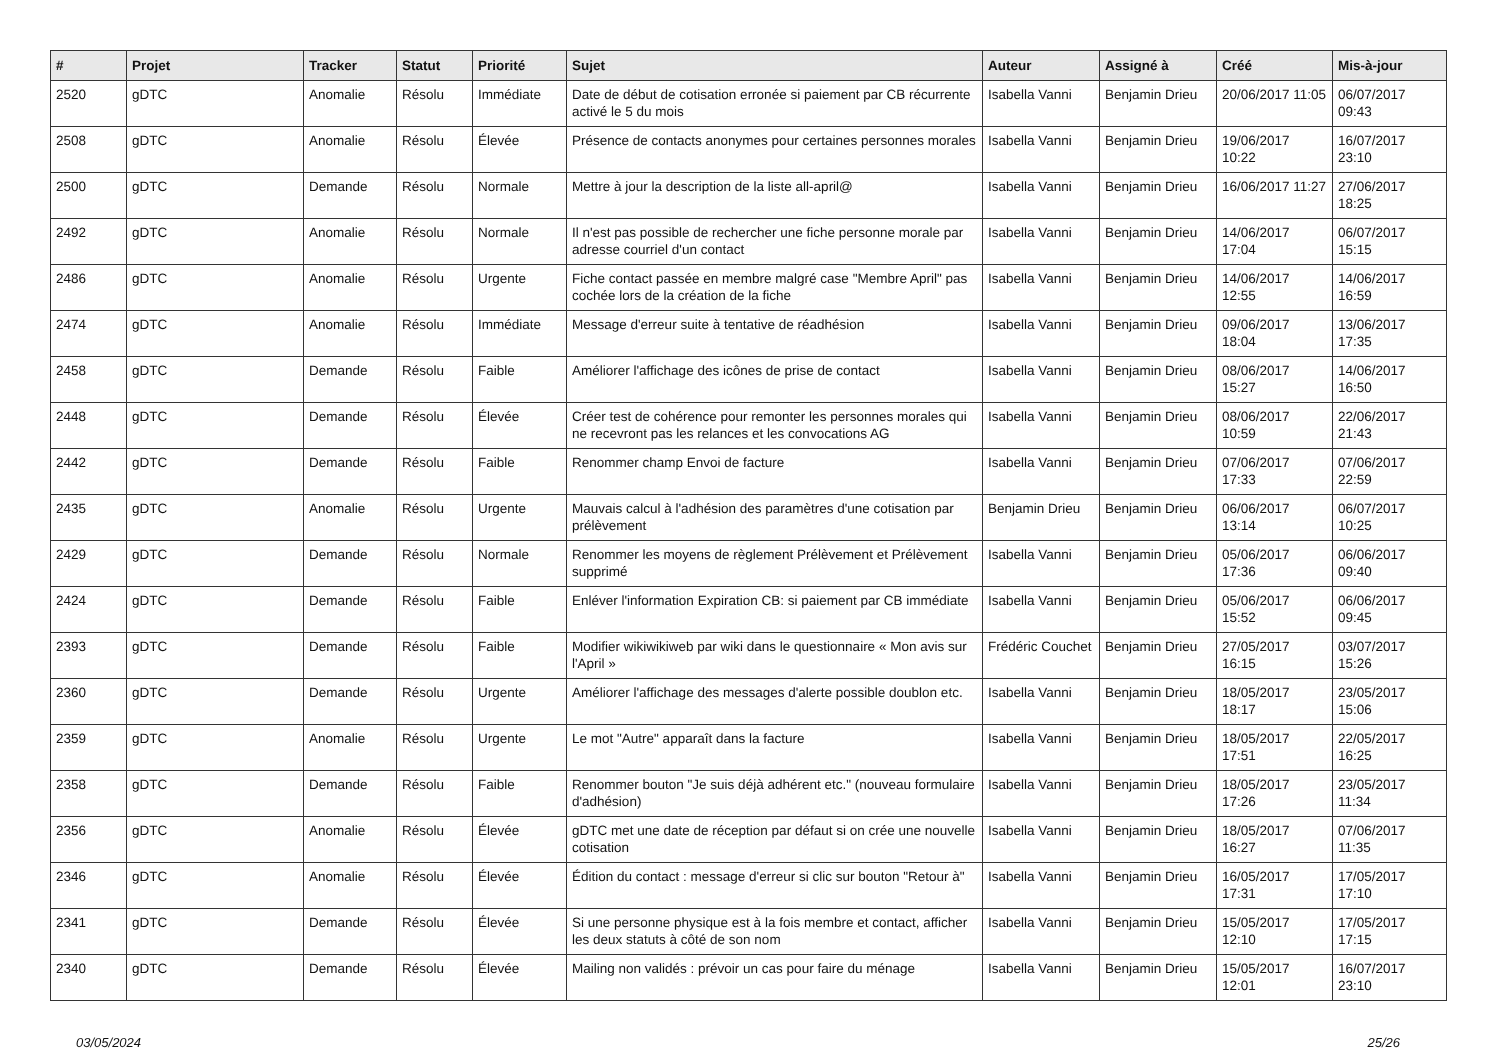| # | Projet | Tracker | Statut | Priorité | Sujet | Auteur | Assigné à | Créé | Mis-à-jour |
| --- | --- | --- | --- | --- | --- | --- | --- | --- | --- |
| 2520 | gDTC | Anomalie | Résolu | Immédiate | Date de début de cotisation erronée si paiement par CB récurrente activé le 5 du mois | Isabella Vanni | Benjamin Drieu | 20/06/2017 11:05 | 06/07/2017 09:43 |
| 2508 | gDTC | Anomalie | Résolu | Élevée | Présence de contacts anonymes pour certaines personnes morales | Isabella Vanni | Benjamin Drieu | 19/06/2017 10:22 | 16/07/2017 23:10 |
| 2500 | gDTC | Demande | Résolu | Normale | Mettre à jour la description de la liste all-april@ | Isabella Vanni | Benjamin Drieu | 16/06/2017 11:27 | 27/06/2017 18:25 |
| 2492 | gDTC | Anomalie | Résolu | Normale | Il n'est pas possible de rechercher une fiche personne morale par adresse courriel d'un contact | Isabella Vanni | Benjamin Drieu | 14/06/2017 17:04 | 06/07/2017 15:15 |
| 2486 | gDTC | Anomalie | Résolu | Urgente | Fiche contact passée en membre malgré case "Membre April" pas cochée lors de la création de la fiche | Isabella Vanni | Benjamin Drieu | 14/06/2017 12:55 | 14/06/2017 16:59 |
| 2474 | gDTC | Anomalie | Résolu | Immédiate | Message d'erreur suite à tentative de réadhésion | Isabella Vanni | Benjamin Drieu | 09/06/2017 18:04 | 13/06/2017 17:35 |
| 2458 | gDTC | Demande | Résolu | Faible | Améliorer l'affichage des icônes de prise de contact | Isabella Vanni | Benjamin Drieu | 08/06/2017 15:27 | 14/06/2017 16:50 |
| 2448 | gDTC | Demande | Résolu | Élevée | Créer test de cohérence pour remonter les personnes morales qui ne recevront pas les relances et les convocations AG | Isabella Vanni | Benjamin Drieu | 08/06/2017 10:59 | 22/06/2017 21:43 |
| 2442 | gDTC | Demande | Résolu | Faible | Renommer champ Envoi de facture | Isabella Vanni | Benjamin Drieu | 07/06/2017 17:33 | 07/06/2017 22:59 |
| 2435 | gDTC | Anomalie | Résolu | Urgente | Mauvais calcul à l'adhésion des paramètres d'une cotisation par prélèvement | Benjamin Drieu | Benjamin Drieu | 06/06/2017 13:14 | 06/07/2017 10:25 |
| 2429 | gDTC | Demande | Résolu | Normale | Renommer les moyens de règlement Prélèvement et Prélèvement supprimé | Isabella Vanni | Benjamin Drieu | 05/06/2017 17:36 | 06/06/2017 09:40 |
| 2424 | gDTC | Demande | Résolu | Faible | Enléver l'information Expiration CB: si paiement par CB immédiate | Isabella Vanni | Benjamin Drieu | 05/06/2017 15:52 | 06/06/2017 09:45 |
| 2393 | gDTC | Demande | Résolu | Faible | Modifier wikiwikiweb par wiki dans le questionnaire « Mon avis sur l'April » | Frédéric Couchet | Benjamin Drieu | 27/05/2017 16:15 | 03/07/2017 15:26 |
| 2360 | gDTC | Demande | Résolu | Urgente | Améliorer l'affichage des messages d'alerte possible doublon etc. | Isabella Vanni | Benjamin Drieu | 18/05/2017 18:17 | 23/05/2017 15:06 |
| 2359 | gDTC | Anomalie | Résolu | Urgente | Le mot "Autre" apparaît dans la facture | Isabella Vanni | Benjamin Drieu | 18/05/2017 17:51 | 22/05/2017 16:25 |
| 2358 | gDTC | Demande | Résolu | Faible | Renommer bouton "Je suis déjà adhérent etc." (nouveau formulaire d'adhésion) | Isabella Vanni | Benjamin Drieu | 18/05/2017 17:26 | 23/05/2017 11:34 |
| 2356 | gDTC | Anomalie | Résolu | Élevée | gDTC met une date de réception par défaut si on crée une nouvelle cotisation | Isabella Vanni | Benjamin Drieu | 18/05/2017 16:27 | 07/06/2017 11:35 |
| 2346 | gDTC | Anomalie | Résolu | Élevée | Édition du contact : message d'erreur si clic sur bouton "Retour à" | Isabella Vanni | Benjamin Drieu | 16/05/2017 17:31 | 17/05/2017 17:10 |
| 2341 | gDTC | Demande | Résolu | Élevée | Si une personne physique est à la fois membre et contact, afficher les deux statuts à côté de son nom | Isabella Vanni | Benjamin Drieu | 15/05/2017 12:10 | 17/05/2017 17:15 |
| 2340 | gDTC | Demande | Résolu | Élevée | Mailing non validés : prévoir un cas pour faire du ménage | Isabella Vanni | Benjamin Drieu | 15/05/2017 12:01 | 16/07/2017 23:10 |
03/05/2024 25/26